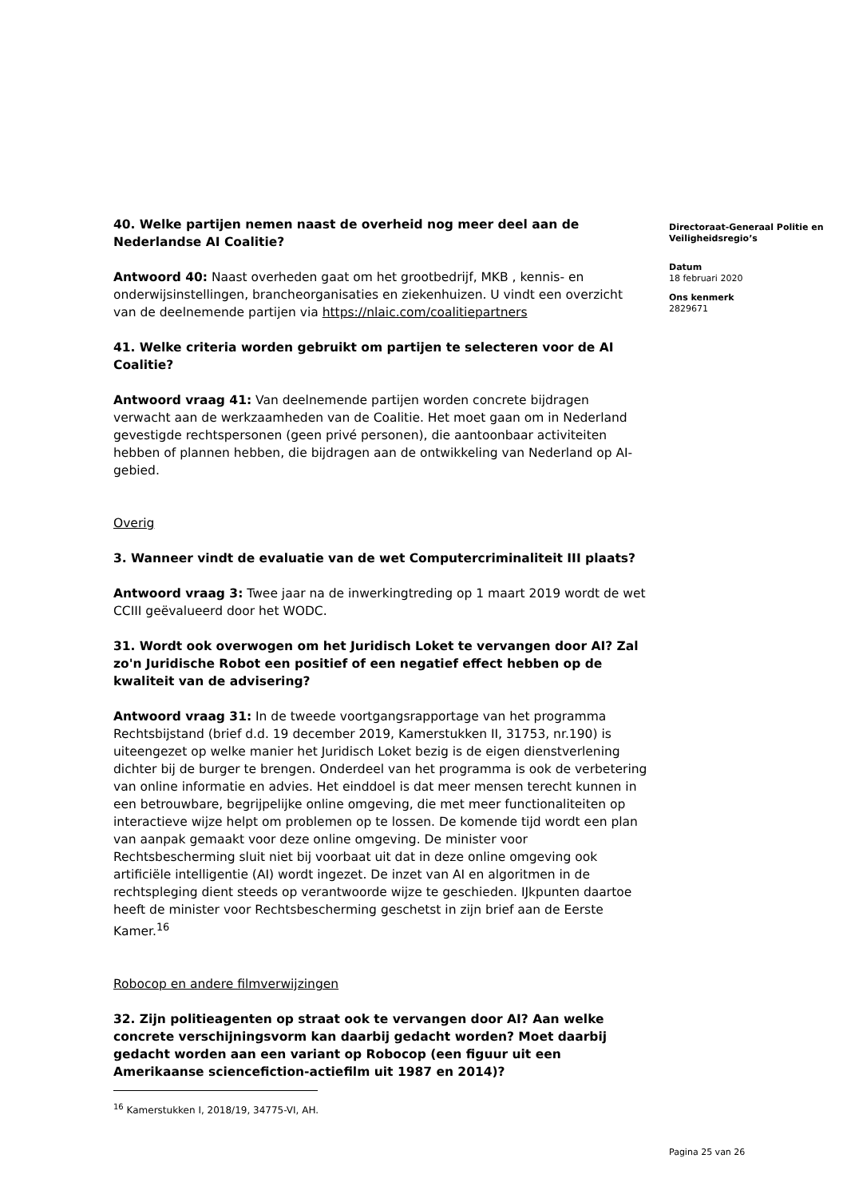40. Welke partijen nemen naast de overheid nog meer deel aan de Nederlandse AI Coalitie?
Antwoord 40: Naast overheden gaat om het grootbedrijf, MKB , kennis- en onderwijsinstellingen, brancheorganisaties en ziekenhuizen. U vindt een overzicht van de deelnemende partijen via https://nlaic.com/coalitiepartners
41. Welke criteria worden gebruikt om partijen te selecteren voor de AI Coalitie?
Antwoord vraag 41: Van deelnemende partijen worden concrete bijdragen verwacht aan de werkzaamheden van de Coalitie. Het moet gaan om in Nederland gevestigde rechtspersonen (geen privé personen), die aantoonbaar activiteiten hebben of plannen hebben, die bijdragen aan de ontwikkeling van Nederland op AI-gebied.
Overig
3. Wanneer vindt de evaluatie van de wet Computercriminaliteit III plaats?
Antwoord vraag 3: Twee jaar na de inwerkingtreding op 1 maart 2019 wordt de wet CCIII geëvalueerd door het WODC.
31. Wordt ook overwogen om het Juridisch Loket te vervangen door AI? Zal zo'n Juridische Robot een positief of een negatief effect hebben op de kwaliteit van de advisering?
Antwoord vraag 31: In de tweede voortgangsrapportage van het programma Rechtsbijstand (brief d.d. 19 december 2019, Kamerstukken II, 31753, nr.190) is uiteengezet op welke manier het Juridisch Loket bezig is de eigen dienstverlening dichter bij de burger te brengen. Onderdeel van het programma is ook de verbetering van online informatie en advies. Het einddoel is dat meer mensen terecht kunnen in een betrouwbare, begrijpelijke online omgeving, die met meer functionaliteiten op interactieve wijze helpt om problemen op te lossen. De komende tijd wordt een plan van aanpak gemaakt voor deze online omgeving. De minister voor Rechtsbescherming sluit niet bij voorbaat uit dat in deze online omgeving ook artificiële intelligentie (AI) wordt ingezet. De inzet van AI en algoritmen in de rechtspleging dient steeds op verantwoorde wijze te geschieden. IJkpunten daartoe heeft de minister voor Rechtsbescherming geschetst in zijn brief aan de Eerste Kamer.<sup>16</sup>
Robocop en andere filmverwijzingen
32. Zijn politieagenten op straat ook te vervangen door AI? Aan welke concrete verschijningsvorm kan daarbij gedacht worden? Moet daarbij gedacht worden aan een variant op Robocop (een figuur uit een Amerikaanse sciencefiction-actiefilm uit 1987 en 2014)?
Directoraat-Generaal Politie en Veiligheidsregio’s
Datum
18 februari 2020
Ons kenmerk
2829671
<sup>16</sup> Kamerstukken I, 2018/19, 34775-VI, AH.
Pagina 25 van 26